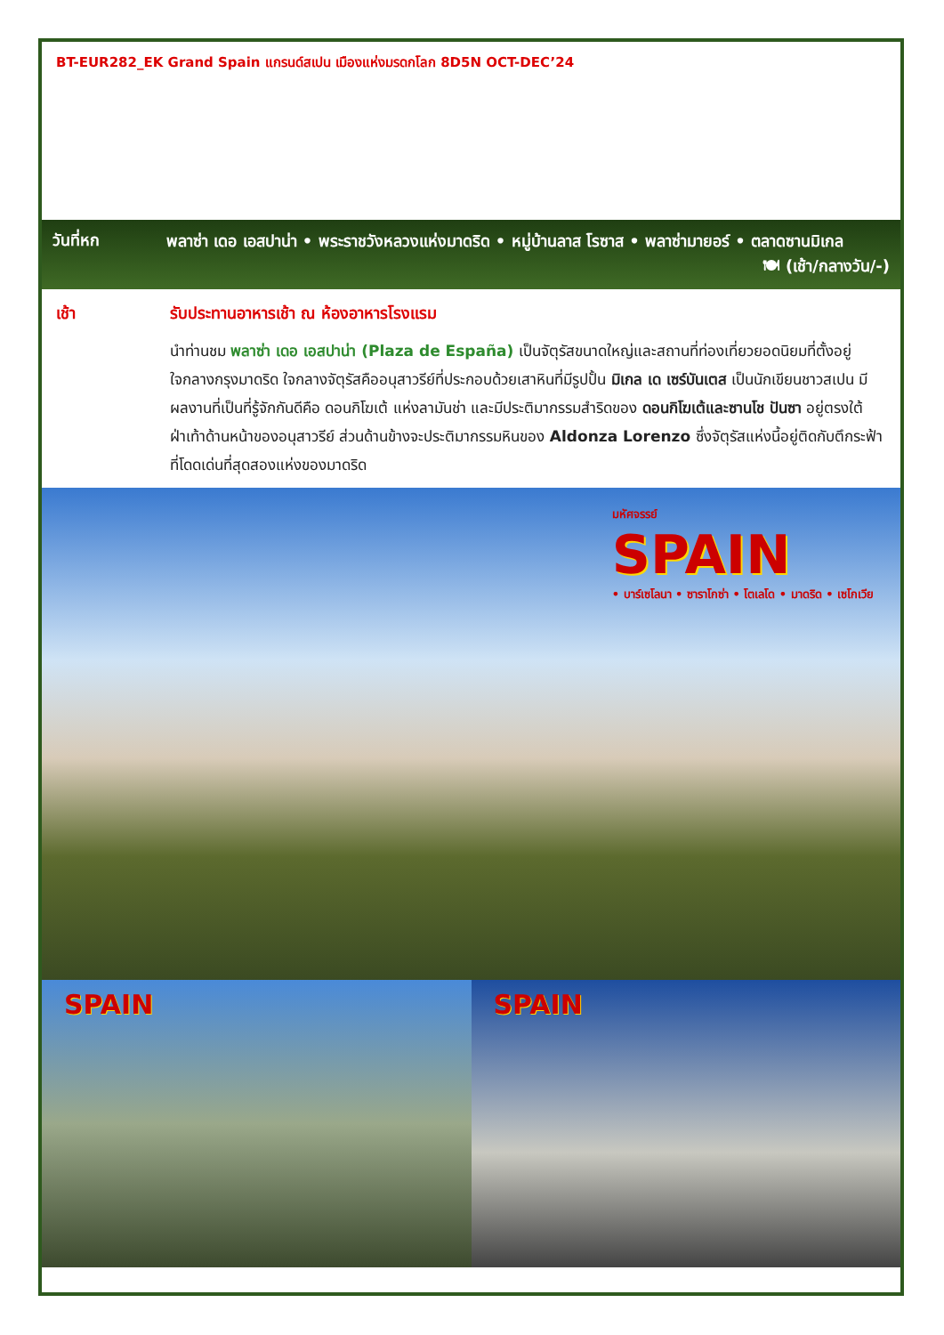BT-EUR282_EK Grand Spain แกรนด์สเปน เมืองแห่งมรดกโลก 8D5N OCT-DEC’24
วันที่หก
พลาซ่า เดอ เอสปาน่า • พระราชวังหลวงแห่งมาดริด • หมู่บ้านลาส โรซาส • พลาซ่ามายอร์ • ตลาดซานมิเกล
🍽 (เช้า/กลางวัน/-)
เช้า รับประทานอาหารเช้า ณ ห้องอาหารโรงแรม
นำท่านชม พลาซ่า เดอ เอสปาน่า (Plaza de España) เป็นจัตุรัสขนาดใหญ่และสถานที่ท่องเที่ยวยอดนิยมที่ตั้งอยู่ใจกลางกรุงมาดริด ใจกลางจัตุรัสคืออนุสาวรีย์ที่ประกอบด้วยเสาหินที่มีรูปปั้น มิเกล เด เซร์บันเตส เป็นนักเขียนชาวสเปน มีผลงานที่เป็นที่รู้จักกันดีคือ ดอนกิโฆเต้ แห่งลามันช่า และมีประติมากรรมสำริดของ ดอนกิโฆเต้และซานโช ปันซา อยู่ตรงใต้ฝ่าเท้าด้านหน้าของอนุสาวรีย์ ส่วนด้านข้างจะประติมากรรมหินของ Aldonza Lorenzo ซึ่งจัตุรัสแห่งนี้อยู่ติดกับตึกระฟ้าที่โดดเด่นที่สุดสองแห่งของมาดริด
มหัศจรรย์
SPAIN
• บาร์เซโลนา • ซาราโกซ่า • โตเลโด • มาดริด • เซโกเวีย
SPAIN
SPAIN